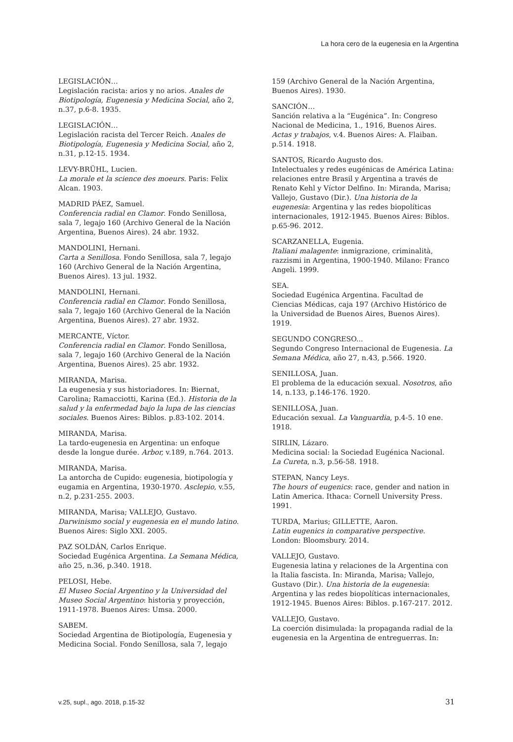La hora cero de la eugenesia en la Argentina
LEGISLACIÓN…
Legislación racista: arios y no arios. Anales de Biotipología, Eugenesia y Medicina Social, año 2, n.37, p.6-8. 1935.
LEGISLACIÓN…
Legislación racista del Tercer Reich. Anales de Biotipología, Eugenesia y Medicina Social, año 2, n.31, p.12-15. 1934.
LEVY-BRÜHL, Lucien.
La morale et la science des moeurs. Paris: Felix Alcan. 1903.
MADRID PÁEZ, Samuel.
Conferencia radial en Clamor. Fondo Senillosa, sala 7, legajo 160 (Archivo General de la Nación Argentina, Buenos Aires). 24 abr. 1932.
MANDOLINI, Hernani.
Carta a Senillosa. Fondo Senillosa, sala 7, legajo 160 (Archivo General de la Nación Argentina, Buenos Aires). 13 jul. 1932.
MANDOLINI, Hernani.
Conferencia radial en Clamor. Fondo Senillosa, sala 7, legajo 160 (Archivo General de la Nación Argentina, Buenos Aires). 27 abr. 1932.
MERCANTE, Víctor.
Conferencia radial en Clamor. Fondo Senillosa, sala 7, legajo 160 (Archivo General de la Nación Argentina, Buenos Aires). 25 abr. 1932.
MIRANDA, Marisa.
La eugenesia y sus historiadores. In: Biernat, Carolina; Ramacciotti, Karina (Ed.). Historia de la salud y la enfermedad bajo la lupa de las ciencias sociales. Buenos Aires: Biblos. p.83-102. 2014.
MIRANDA, Marisa.
La tardo-eugenesia en Argentina: un enfoque desde la longue durée. Arbor, v.189, n.764. 2013.
MIRANDA, Marisa.
La antorcha de Cupido: eugenesia, biotipología y eugamia en Argentina, 1930-1970. Asclepio, v.55, n.2, p.231-255. 2003.
MIRANDA, Marisa; VALLEJO, Gustavo.
Darwinismo social y eugenesia en el mundo latino. Buenos Aires: Siglo XXI. 2005.
PAZ SOLDÁN, Carlos Enrique.
Sociedad Eugénica Argentina. La Semana Médica, año 25, n.36, p.340. 1918.
PELOSI, Hebe.
El Museo Social Argentino y la Universidad del Museo Social Argentino: historia y proyección, 1911-1978. Buenos Aires: Umsa. 2000.
SABEM.
Sociedad Argentina de Biotipología, Eugenesia y Medicina Social. Fondo Senillosa, sala 7, legajo
159 (Archivo General de la Nación Argentina, Buenos Aires). 1930.
SANCIÓN…
Sanción relativa a la “Eugénica”. In: Congreso Nacional de Medicina, 1., 1916, Buenos Aires. Actas y trabajos, v.4. Buenos Aires: A. Flaiban. p.514. 1918.
SANTOS, Ricardo Augusto dos.
Intelectuales y redes eugénicas de América Latina: relaciones entre Brasil y Argentina a través de Renato Kehl y Víctor Delfino. In: Miranda, Marisa; Vallejo, Gustavo (Dir.). Una historia de la eugenesia: Argentina y las redes biopolíticas internacionales, 1912-1945. Buenos Aires: Biblos. p.65-96. 2012.
SCARZANELLA, Eugenia.
Italiani malagente: inmigrazione, criminalità, razzismi in Argentina, 1900-1940. Milano: Franco Angeli. 1999.
SEA.
Sociedad Eugénica Argentina. Facultad de Ciencias Médicas, caja 197 (Archivo Histórico de la Universidad de Buenos Aires, Buenos Aires). 1919.
SEGUNDO CONGRESO...
Segundo Congreso Internacional de Eugenesia. La Semana Médica, año 27, n.43, p.566. 1920.
SENILLOSA, Juan.
El problema de la educación sexual. Nosotros, año 14, n.133, p.146-176. 1920.
SENILLOSA, Juan.
Educación sexual. La Vanguardia, p.4-5. 10 ene. 1918.
SIRLIN, Lázaro.
Medicina social: la Sociedad Eugénica Nacional. La Cureta, n.3, p.56-58. 1918.
STEPAN, Nancy Leys.
The hours of eugenics: race, gender and nation in Latin America. Ithaca: Cornell University Press. 1991.
TURDA, Marius; GILLETTE, Aaron.
Latin eugenics in comparative perspective. London: Bloomsbury. 2014.
VALLEJO, Gustavo.
Eugenesia latina y relaciones de la Argentina con la Italia fascista. In: Miranda, Marisa; Vallejo, Gustavo (Dir.). Una historia de la eugenesia: Argentina y las redes biopolíticas internacionales, 1912-1945. Buenos Aires: Biblos. p.167-217. 2012.
VALLEJO, Gustavo.
La coerción disimulada: la propaganda radial de la eugenesia en la Argentina de entreguerras. In:
v.25, supl., ago. 2018, p.15-32
31